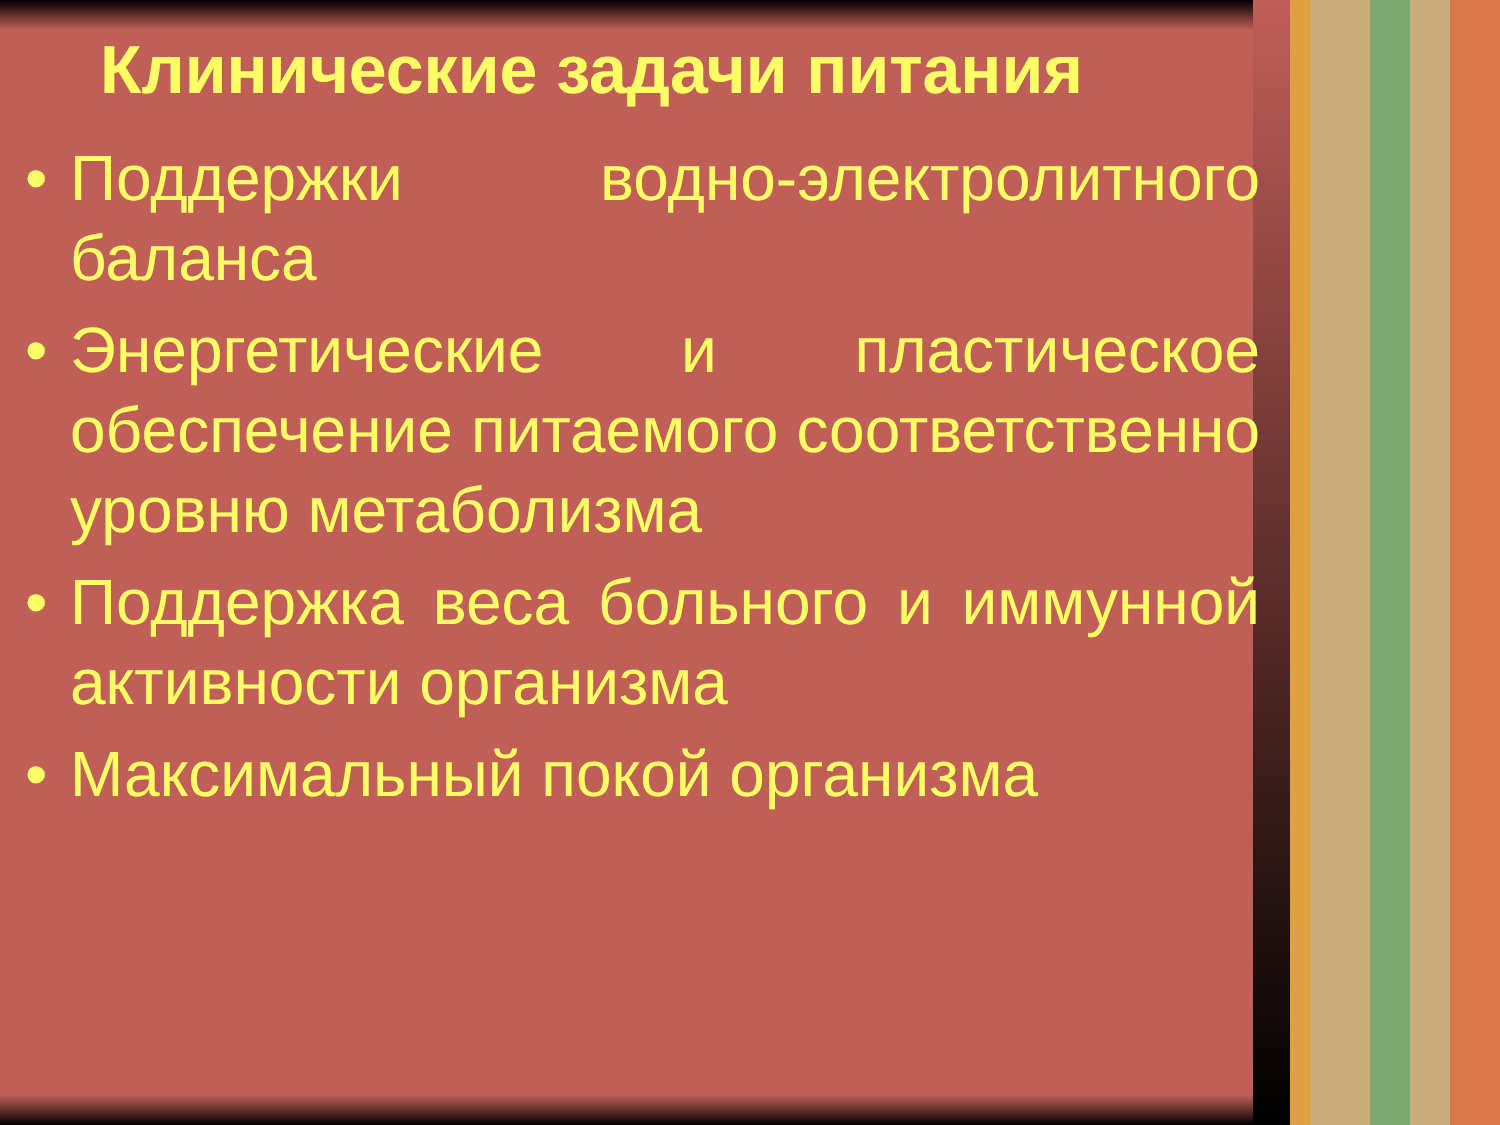Клинические задачи питания
• Поддержки водно-электролитного баланса
• Энергетические и пластическое обеспечение питаемого соответственно уровню метаболизма
• Поддержка веса больного и иммунной активности организма
• Максимальный покой организма